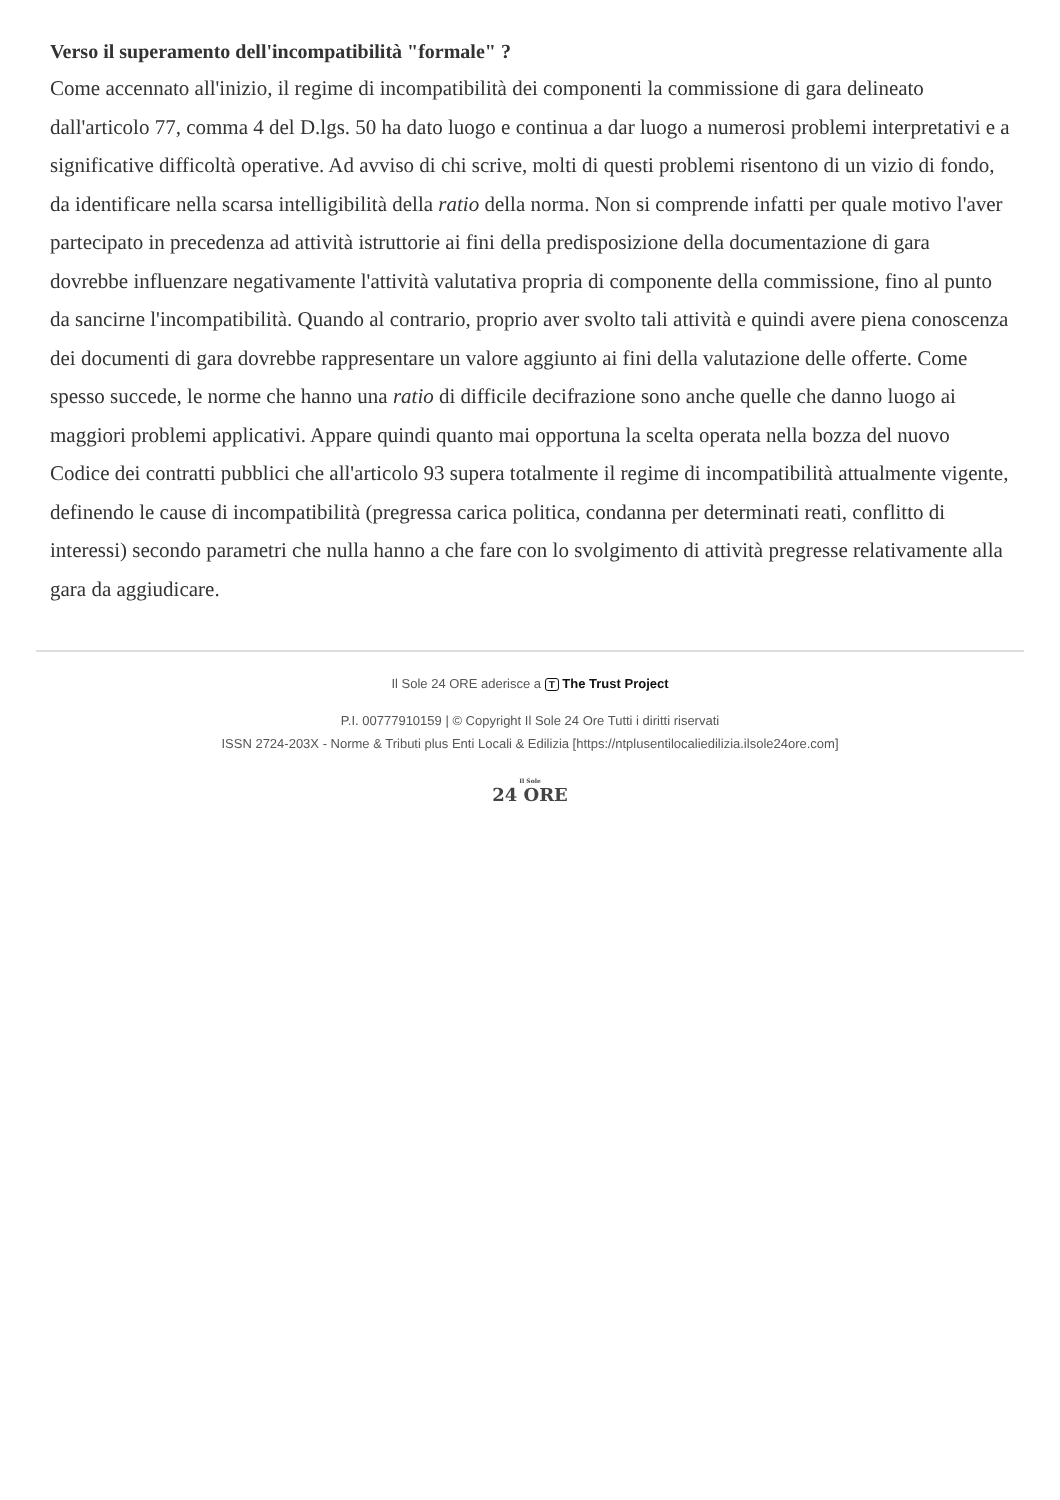Verso il superamento dell'incompatibilità "formale" ?
Come accennato all'inizio, il regime di incompatibilità dei componenti la commissione di gara delineato dall'articolo 77, comma 4 del D.lgs. 50 ha dato luogo e continua a dar luogo a numerosi problemi interpretativi e a significative difficoltà operative. Ad avviso di chi scrive, molti di questi problemi risentono di un vizio di fondo, da identificare nella scarsa intelligibilità della ratio della norma. Non si comprende infatti per quale motivo l'aver partecipato in precedenza ad attività istruttorie ai fini della predisposizione della documentazione di gara dovrebbe influenzare negativamente l'attività valutativa propria di componente della commissione, fino al punto da sancirne l'incompatibilità. Quando al contrario, proprio aver svolto tali attività e quindi avere piena conoscenza dei documenti di gara dovrebbe rappresentare un valore aggiunto ai fini della valutazione delle offerte. Come spesso succede, le norme che hanno una ratio di difficile decifrazione sono anche quelle che danno luogo ai maggiori problemi applicativi. Appare quindi quanto mai opportuna la scelta operata nella bozza del nuovo Codice dei contratti pubblici che all'articolo 93 supera totalmente il regime di incompatibilità attualmente vigente, definendo le cause di incompatibilità (pregressa carica politica, condanna per determinati reati, conflitto di interessi) secondo parametri che nulla hanno a che fare con lo svolgimento di attività pregresse relativamente alla gara da aggiudicare.
Il Sole 24 ORE aderisce a T The Trust Project
P.I. 00777910159 | © Copyright Il Sole 24 Ore Tutti i diritti riservati
ISSN 2724-203X - Norme & Tributi plus Enti Locali & Edilizia [https://ntplusentilocaliedilizia.ilsole24ore.com]
Il Sole
24 ORE